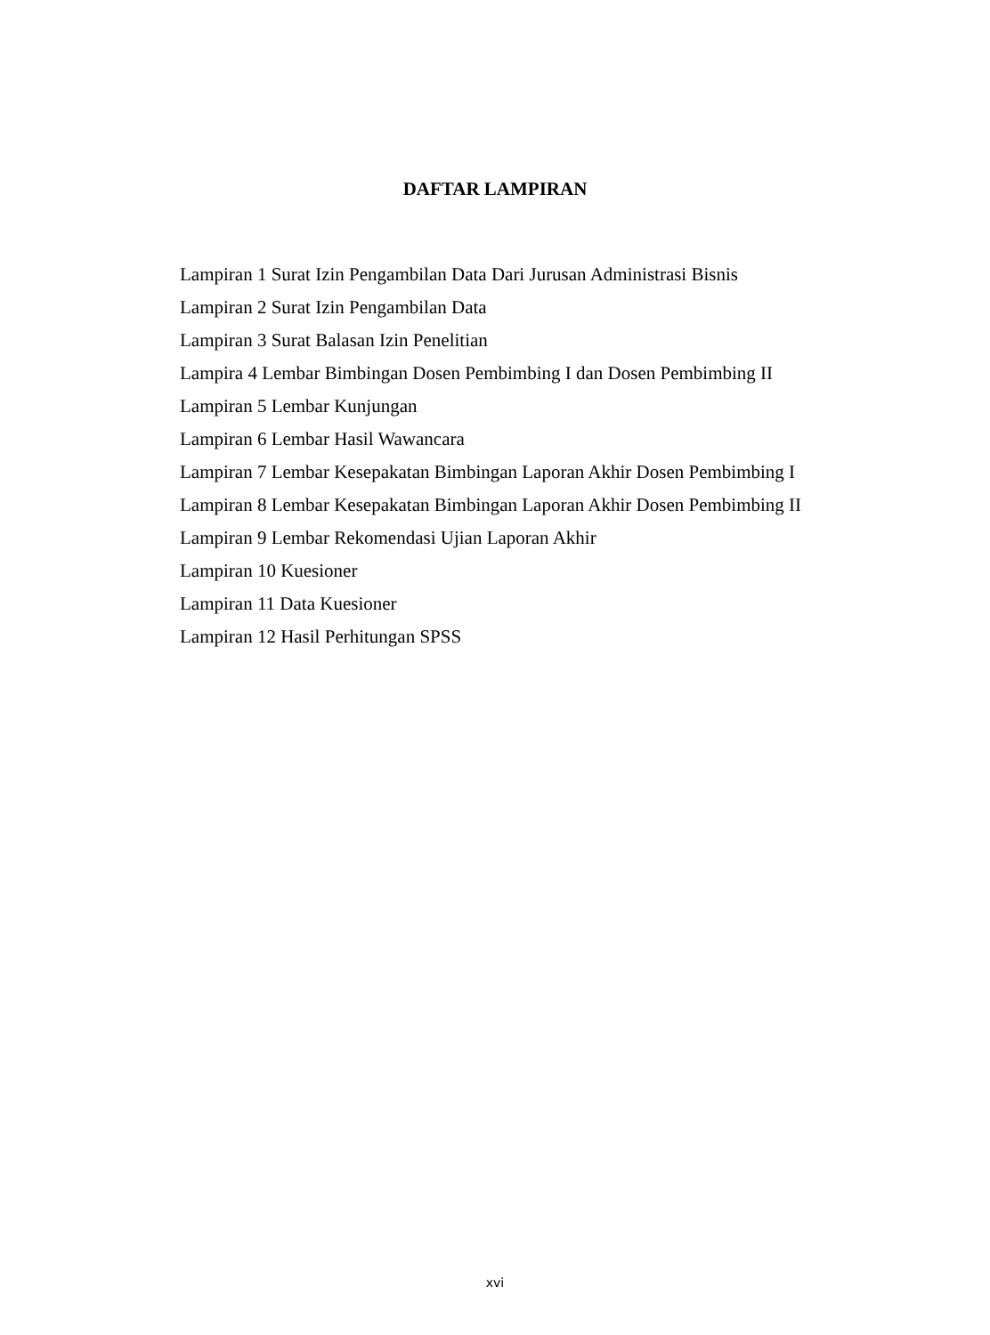DAFTAR LAMPIRAN
Lampiran 1 Surat Izin Pengambilan Data Dari Jurusan Administrasi Bisnis
Lampiran 2 Surat Izin Pengambilan Data
Lampiran 3 Surat Balasan Izin Penelitian
Lampira 4 Lembar Bimbingan Dosen Pembimbing I dan Dosen Pembimbing II
Lampiran 5 Lembar Kunjungan
Lampiran 6 Lembar Hasil Wawancara
Lampiran 7 Lembar Kesepakatan Bimbingan Laporan Akhir Dosen Pembimbing I
Lampiran 8 Lembar Kesepakatan Bimbingan Laporan Akhir Dosen Pembimbing II
Lampiran 9 Lembar Rekomendasi Ujian Laporan Akhir
Lampiran 10 Kuesioner
Lampiran 11 Data Kuesioner
Lampiran 12 Hasil Perhitungan SPSS
xvi